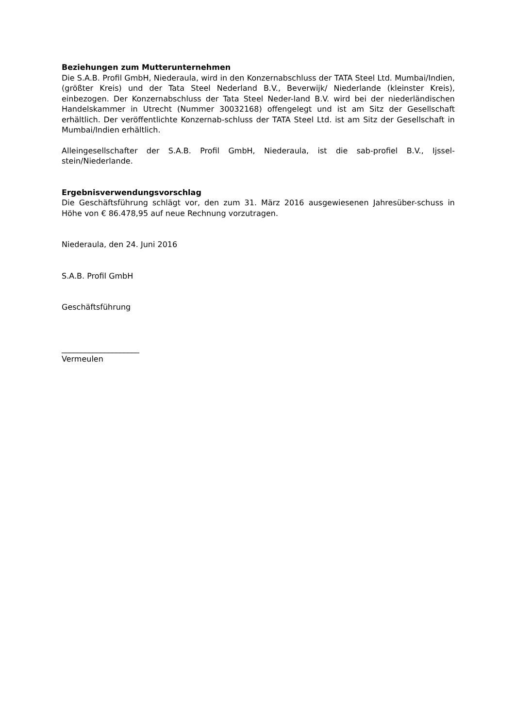Beziehungen zum Mutterunternehmen
Die S.A.B. Profil GmbH, Niederaula, wird in den Konzernabschluss der TATA Steel Ltd. Mumbai/Indien, (größter Kreis) und der Tata Steel Nederland B.V., Beverwijk/ Niederlande (kleinster Kreis), einbezogen. Der Konzernabschluss der Tata Steel Neder-land B.V. wird bei der niederländischen Handelskammer in Utrecht (Nummer 30032168) offengelegt und ist am Sitz der Gesellschaft erhältlich. Der veröffentlichte Konzernab-schluss der TATA Steel Ltd. ist am Sitz der Gesellschaft in Mumbai/Indien erhältlich.
Alleingesellschafter der S.A.B. Profil GmbH, Niederaula, ist die sab-profiel B.V., Ijssel-stein/Niederlande.
Ergebnisverwendungsvorschlag
Die Geschäftsführung schlägt vor, den zum 31. März 2016 ausgewiesenen Jahresüber-schuss in Höhe von € 86.478,95 auf neue Rechnung vorzutragen.
Niederaula, den 24. Juni 2016
S.A.B. Profil GmbH
Geschäftsführung
____________________
Vermeulen